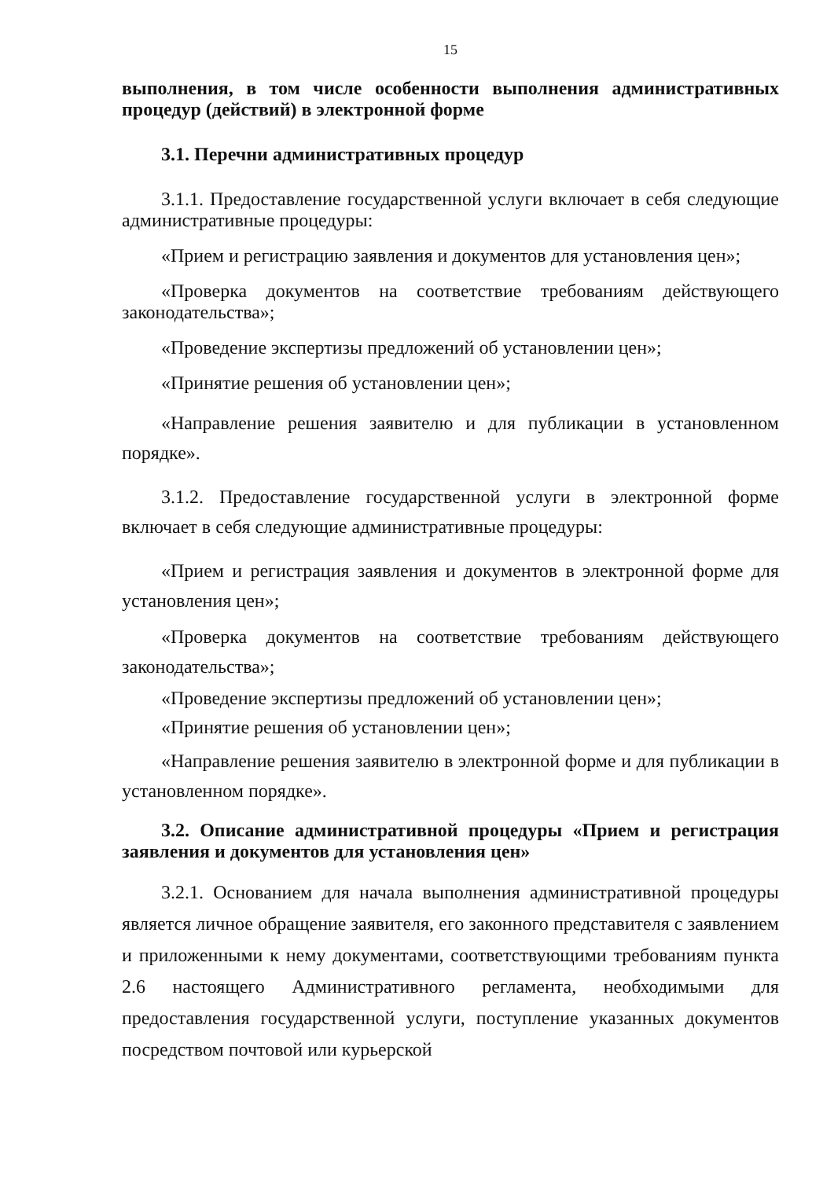15
выполнения, в том числе особенности выполнения административных процедур (действий) в электронной форме
3.1. Перечни административных процедур
3.1.1. Предоставление государственной услуги включает в себя следующие административные процедуры:
«Прием и регистрацию заявления и документов для установления цен»;
«Проверка документов на соответствие требованиям действующего законодательства»;
«Проведение экспертизы предложений об установлении цен»;
«Принятие решения об установлении цен»;
«Направление решения заявителю и для публикации в установленном порядке».
3.1.2. Предоставление государственной услуги в электронной форме включает в себя следующие административные процедуры:
«Прием и регистрация заявления и документов в электронной форме для установления цен»;
«Проверка документов на соответствие требованиям действующего законодательства»;
«Проведение экспертизы предложений об установлении цен»;
«Принятие решения об установлении цен»;
«Направление решения заявителю в электронной форме и для публикации в установленном порядке».
3.2. Описание административной процедуры «Прием и регистрация заявления и документов для установления цен»
3.2.1. Основанием для начала выполнения административной процедуры является личное обращение заявителя, его законного представителя с заявлением и приложенными к нему документами, соответствующими требованиям пункта 2.6 настоящего Административного регламента, необходимыми для предоставления государственной услуги, поступление указанных документов посредством почтовой или курьерской